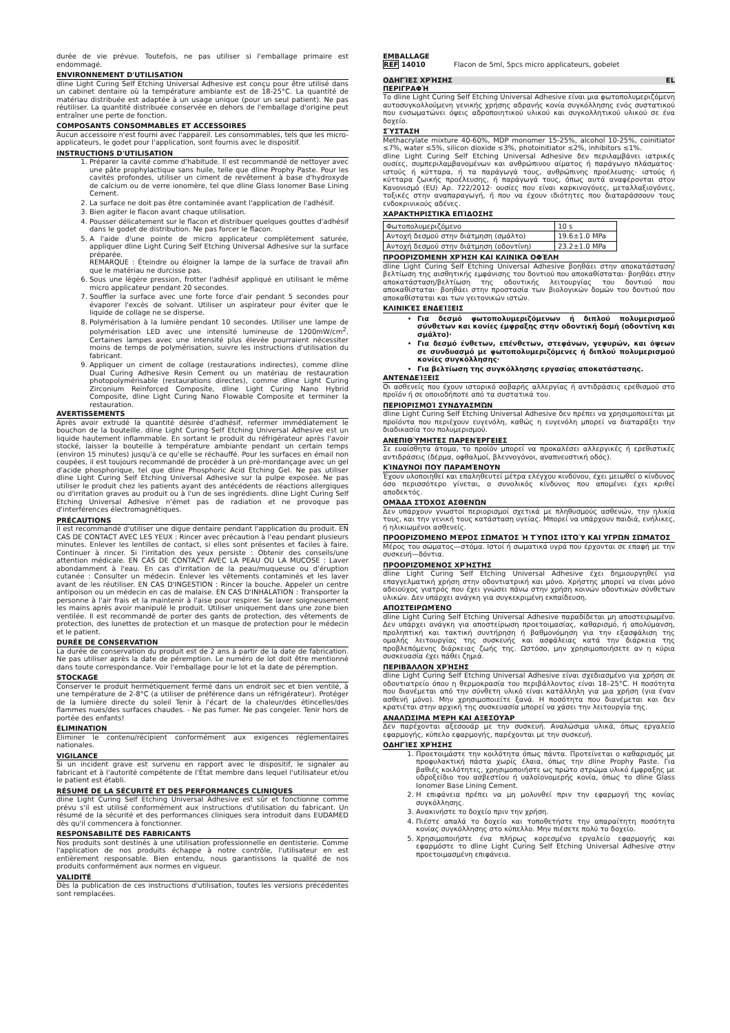durée de vie prévue. Toutefois, ne pas utiliser si l'emballage primaire est endommagé.
ENVIRONNEMENT D'UTILISATION
dline Light Curing Self Etching Universal Adhesive est conçu pour être utilisé dans un cabinet dentaire où la température ambiante est de 18-25°C. La quantité de matériau distribuée est adaptée à un usage unique (pour un seul patient). Ne pas réutiliser. La quantité distribuée conservée en dehors de l'emballage d'origine peut entraîner une perte de fonction.
COMPOSANTS CONSOMMABLES ET ACCESSOIRES
Aucun accessoire n'est fourni avec l'appareil. Les consommables, tels que les micro-applicateurs, le godet pour l'application, sont fournis avec le dispositif.
INSTRUCTIONS D'UTILISATION
1. Préparer la cavité comme d'habitude. Il est recommandé de nettoyer avec une pâte prophylactique sans huile, telle que dline Prophy Paste. Pour les cavités profondes, utiliser un ciment de revêtement à base d'hydroxyde de calcium ou de verre ionomère, tel que dline Glass Ionomer Base Lining Cement.
2. La surface ne doit pas être contaminée avant l'application de l'adhésif.
3. Bien agiter le flacon avant chaque utilisation.
4. Pousser délicatement sur le flacon et distribuer quelques gouttes d'adhésif dans le godet de distribution. Ne pas forcer le flacon.
5. A l'aide d'une pointe de micro applicateur complètement saturée, appliquer dline Light Curing Self Etching Universal Adhesive sur la surface préparée.
REMARQUE : Éteindre ou éloigner la lampe de la surface de travail afin que le matériau ne durcisse pas.
6. Sous une légère pression, frotter l'adhésif appliqué en utilisant le même micro applicateur pendant 20 secondes.
7. Souffler la surface avec une forte force d'air pendant 5 secondes pour évaporer l'excès de solvant. Utiliser un aspirateur pour éviter que le liquide de collage ne se disperse.
8. Polymérisation à la lumière pendant 10 secondes. Utiliser une lampe de polymérisation LED avec une intensité lumineuse de 1200mW/cm<sup>2</sup>. Certaines lampes avec une intensité plus élevée pourraient nécessiter moins de temps de polymérisation, suivre les instructions d'utilisation du fabricant.
9. Appliquer un ciment de collage (restaurations indirectes), comme dline Dual Curing Adhesive Resin Cement ou un matériau de restauration photopolymérisable (restaurations directes), comme dline Light Curing Zirconium Reinforced Composite, dline Light Curing Nano Hybrid Composite, dline Light Curing Nano Flowable Composite et terminer la restauration.
AVERTISSEMENTS
Après avoir extrudé la quantité désirée d'adhésif, refermer immédiatement le bouchon de la bouteille. dline Light Curing Self Etching Universal Adhesive est un liquide hautement inflammable. En sortant le produit du réfrigérateur après l'avoir stocké, laisser la bouteille à température ambiante pendant un certain temps (environ 15 minutes) jusqu'à ce qu'elle se réchauffé. Pour les surfaces en émail non coupées, il est toujours recommandé de procéder à un pré-mordançage avec un gel d'acide phosphorique, tel que dline Phosphoric Acid Etching Gel. Ne pas utiliser dline Light Curing Self Etching Universal Adhesive sur la pulpe exposée. Ne pas utiliser le produit chez les patients ayant des antécédents de réactions allergiques ou d'irritation graves au produit ou à l'un de ses ingrédients. dline Light Curing Self Etching Universal Adhesive n'émet pas de radiation et ne provoque pas d'interférences électromagnétiques.
PRÉCAUTIONS
Il est recommandé d'utiliser une digue dentaire pendant l'application du produit. EN CAS DE CONTACT AVEC LES YEUX : Rincer avec précaution à l'eau pendant plusieurs minutes. Enlever les lentilles de contact, si elles sont présentes et faciles à faire. Continuer à rincer. Si l'irritation des yeux persiste : Obtenir des conseils/une attention médicale. EN CAS DE CONTACT AVEC LA PEAU OU LA MUCOSE : Laver abondamment à l'eau. En cas d'irritation de la peau/muqueuse ou d'éruption cutanée : Consulter un médecin. Enlever les vêtements contaminés et les laver avant de les réutiliser. EN CAS D'INGESTION : Rincer la bouche. Appeler un centre antipoison ou un médecin en cas de malaise. EN CAS D'INHALATION : Transporter la personne à l'air frais et la maintenir à l'aise pour respirer. Se laver soigneusement les mains après avoir manipulé le produit. Utiliser uniquement dans une zone bien ventilée. Il est recommandé de porter des gants de protection, des vêtements de protection, des lunettes de protection et un masque de protection pour le médecin et le patient.
DURÉE DE CONSERVATION
La durée de conservation du produit est de 2 ans à partir de la date de fabrication. Ne pas utiliser après la date de péremption. Le numéro de lot doit être mentionné dans toute correspondance. Voir l'emballage pour le lot et la date de péremption.
STOCKAGE
Conserver le produit hermétiquement fermé dans un endroit sec et bien ventilé, à une température de 2-8°C (a utiliser de préférence dans un réfrigérateur). Protéger de la lumière directe du soleil Tenir à l'écart de la chaleur/des étincelles/des flammes nues/des surfaces chaudes. - Ne pas fumer. Ne pas congeler. Tenir hors de portée des enfants!
ÉLIMINATION
Éliminer le contenu/récipient conformément aux exigences réglementaires nationales.
VIGILANCE
Si un incident grave est survenu en rapport avec le dispositif, le signaler au fabricant et à l'autorité compétente de l'État membre dans lequel l'utilisateur et/ou le patient est établi.
RÉSUMÉ DE LA SÉCURITÉ ET DES PERFORMANCES CLINIQUES
dline Light Curing Self Etching Universal Adhesive est sûr et fonctionne comme prévu s'il est utilisé conformément aux instructions d'utilisation du fabricant. Un résumé de la sécurité et des performances cliniques sera introduit dans EUDAMED dès qu'il commencera à fonctionner.
RESPONSABILITÉ DES FABRICANTS
Nos produits sont destinés à une utilisation professionnelle en dentisterie. Comme l'application de nos produits échappe à notre contrôle, l'utilisateur en est entièrement responsable. Bien entendu, nous garantissons la qualité de nos produits conformément aux normes en vigueur.
VALIDITÉ
Dès la publication de ces instructions d'utilisation, toutes les versions précédentes sont remplacées.
EMBALLAGE
REF 14010 Flacon de 5ml, 5pcs micro applicateurs, gobelet
ΟΔΗΓΊΕΣ ΧΡΉΣΗΣ EL
ΠΕΡΙΓΡΑΦΉ
Το dline Light Curing Self Etching Universal Adhesive είναι μια φωτοπολυμεριζόμενη αυτοσυγκολλούμενη γενικής χρήσης αδρανής κονία συγκόλλησης ενός συστατικού που ενσωματώνει όψεις αδροποιητικού υλικού και συγκολλητικού υλικού σε ένα δοχείο.
ΣΎΣΤΑΣΗ
Methacrylate mixture 40-60%, MDP monomer 15-25%, alcohol 10-25%, coinitiator ≤7%, water ≤5%, silicon dioxide ≤3%, photoinitiator ≤2%, inhibitors ≤1%.
dline Light Curing Self Etching Universal Adhesive δεν περιλαμβάνει ιατρικές ουσίες, συμπεριλαμβανομένων και ανθρώπινου αίματος ή παράγωγο πλάσματος· ιστούς ή κύτταρα, ή τα παράγωγά τους, ανθρώπινης προέλευσης· ιστούς ή κύτταρα ζωικής προέλευσης, ή παράγωγά τους, όπως αυτά αναφέρονται στον Κανονισμό (ΕU) Αρ. 722/2012· ουσίες που είναι καρκινογόνες, μεταλλαξιογόνες, τοξικές στην αναπαραγωγή, ή που να έχουν ιδιότητες που διαταράσσουν τους ενδοκρινικούς αδένες.
ΧΑΡΑΚΤΗΡΙΣΤΙΚΆ ΕΠΊΔΟΣΗΣ
| Φωτοπολυμεριζόμενο | 10 s |
| Αντοχή δεσμού στην διάτμηση (σμάλτο) | 19.6±1.0 MPa |
| Αντοχή δεσμού στην διάτμηση (οδοντίνη) | 23.2±1.0 MPa |
ΠΡΟΟΡΙΖΌΜΕΝΗ ΧΡΉΣΗ ΚΑΙ ΚΛΙΝΙΚΆ ΟΦΈΛΗ
dline Light Curing Self Etching Universal Adhesive βοηθάει στην αποκατάσταση/βελτίωση της αισθητικής εμφάνισης του δοντιού που αποκαθίσταται· βοηθάει στην αποκατάσταση/βελτίωση της οδοντικής λειτουργίας του δοντιού που αποκαθίσταται· βοηθάει στην προστασία των βιολογικών δομών του δοντιού που αποκαθίσταται και των γειτονικών ιστών.
ΚΛΙΝΙΚΈΣ ΕΝΔΕΊΞΕΙΣ
Για δεσμό φωτοπολυμεριζόμενων ή διπλού πολυμερισμού σύνθετων και κονίες έμφραξης στην οδοντική δομή (οδοντίνη και σμάλτο)·
Για δεσμό ένθετων, επένθετων, στεφάνων, γεφυρών, και όψεων σε συνδυασμό με φωτοπολυμεριζόμενες ή διπλού πολυμερισμού κονίες συγκόλλησης·
Για βελτίωση της συγκόλλησης εργασίας αποκατάστασης.
ΑΝΤΕΝΔΕΊΞΕΙΣ
Οι ασθενείς που έχουν ιστορικό σοβαρής αλλεργίας ή αντιδράσεις ερεθισμού στο προϊόν ή σε οποιοδήποτε από τα συστατικά του.
ΠΕΡΙΟΡΙΣΜΟΊ ΣΥΝΔΥΑΣΜΏΝ
dline Light Curing Self Etching Universal Adhesive δεν πρέπει να χρησιμοποιείται με προϊόντα που περιέχουν ευγενόλη, καθώς η ευγενόλη μπορεί να διαταράξει την διαδικασία του πολυμερισμού.
ΑΝΕΠΙΘΎΜΗΤΕΣ ΠΑΡΕΝΈΡΓΕΙΕΣ
Σε ευαίσθητα άτομα, το προϊόν μπορεί να προκαλέσει αλλεργικές ή ερεθιστικές αντιδράσεις (δέρμα, οφθαλμοί, βλεννογόνοι, αναπνευστική οδός).
ΚΊΝΔΥΝΟΙ ΠΟΥ ΠΑΡΑΜΈΝΟΥΝ
Έχουν υλοποιηθεί και επαληθευτεί μέτρα ελέγχου κινδύνου, έχει μειωθεί ο κίνδυνος όσο περισσότερο γίνεται, ο συνολικός κίνδυνος που απομένει έχει κριθεί αποδεκτός.
ΟΜΆΔΑ ΣΤΌΧΟΣ ΑΣΘΕΝΏΝ
Δεν υπάρχουν γνωστοί περιορισμοί σχετικά με πληθυσμούς ασθενών, την ηλικία τους, και την γενική τους κατάσταση υγείας. Μπορεί να υπάρχουν παιδιά, ενήλικες, ή ηλικιωμένοι ασθενείς.
ΠΡΟΟΡΙΖΌΜΕΝΟ ΜΈΡΟΣ ΣΏΜΑΤΟΣ Ή ΤΎΠΟΣ ΙΣΤΟΎ ΚΑΙ ΥΓΡΏΝ ΣΏΜΑΤΟΣ
Μέρος του σώματος—στόμα. Ιστοί ή σωματικά υγρά που έρχονται σε επαφή με την συσκευή—δόντια.
ΠΡΟΟΡΙΖΌΜΕΝΟΣ ΧΡΉΣΤΗΣ
dline Light Curing Self Etching Universal Adhesive έχει δημιουργηθεί για επαγγελματική χρήση στην οδοντιατρική και μόνο. Χρήστης μπορεί να είναι μόνο αδειούχος γιατρός που έχει γνώσει πάνω στην χρήση κοινών οδοντικών σύνθετων υλικών. Δεν υπάρχει ανάγκη για συγκεκριμένη εκπαίδευση.
ΑΠΟΣΤΕΙΡΩΜΈΝΟ
dline Light Curing Self Etching Universal Adhesive παραδίδεται μη αποστειρωμένο. Δεν υπάρχει ανάγκη για αποστείρωση προετοιμασίας, καθαρισμό, ή απολύμανση, προληπτική και τακτική συντήρηση ή βαθμονόμηση για την εξασφάλιση της ομαλής λειτουργίας της συσκευής και ασφάλειας κατά την διάρκεια της προβλεπόμενης διάρκειας ζωής της. Ωστόσο, μην χρησιμοποιήσετε αν η κύρια συσκευασία έχει πάθει ζημιά.
ΠΕΡΙΒΆΛΛΟΝ ΧΡΉΣΗΣ
dline Light Curing Self Etching Universal Adhesive είναι σχεδιασμένο για χρήση σε οδοντιατρείο όπου η θερμοκρασία του περιβάλλοντος είναι 18–25°C. Η ποσότητα που διανέμεται από την σύνθετη υλικό είναι κατάλληλη για μια χρήση (για έναν ασθενή μόνο). Μην χρησιμοποιείτε ξανά. Η ποσότητα που διανέμεται και δεν κρατιέται στην αρχική της συσκευασία μπορεί να χάσει την λειτουργία της.
ΑΝΑΛΏΣΙΜΑ ΜΈΡΗ ΚΑΙ ΑΞΕΣΟΥΆΡ
Δεν παρέχονται αξεσουάρ με την συσκευή. Αναλώσιμα υλικά, όπως εργαλείο εφαρμογής, κύπελο εφαρμογής, παρέχονται με την συσκευή.
ΟΔΗΓΊΕΣ ΧΡΉΣΗΣ
1. Προετοιμάστε την κοιλότητα όπως πάντα. Προτείνεται ο καθαρισμός με προφυλακτική πάστα χωρίς έλαια, όπως την dline Prophy Paste. Για βαθιές κοιλότητες, χρησιμοποιήστε ως πρώτο στρώμα υλικό έμφραξης με υδροξείδιο του ασβεστίου ή υαλοϊονομερής κονία, όπως το dline Glass Ionomer Base Lining Cement.
2. Η επιφάνεια πρέπει να μη μολυνθεί πριν την εφαρμογή της κονίας συγκόλλησης.
3. Ανακινήστε το δοχείο πριν την χρήση.
4. Πιέστε απαλά το δοχείο και τοποθετήστε την απαραίτητη ποσότητα κονίας συγκόλλησης στο κύπελλο. Μην πιέσετε πολύ το δοχείο.
5. Χρησιμοποιήστε ένα πλήρως κορεσμένο εργαλείο εφαρμογής και εφαρμόστε το dline Light Curing Self Etching Universal Adhesive στην προετοιμασμένη επιφάνεια.